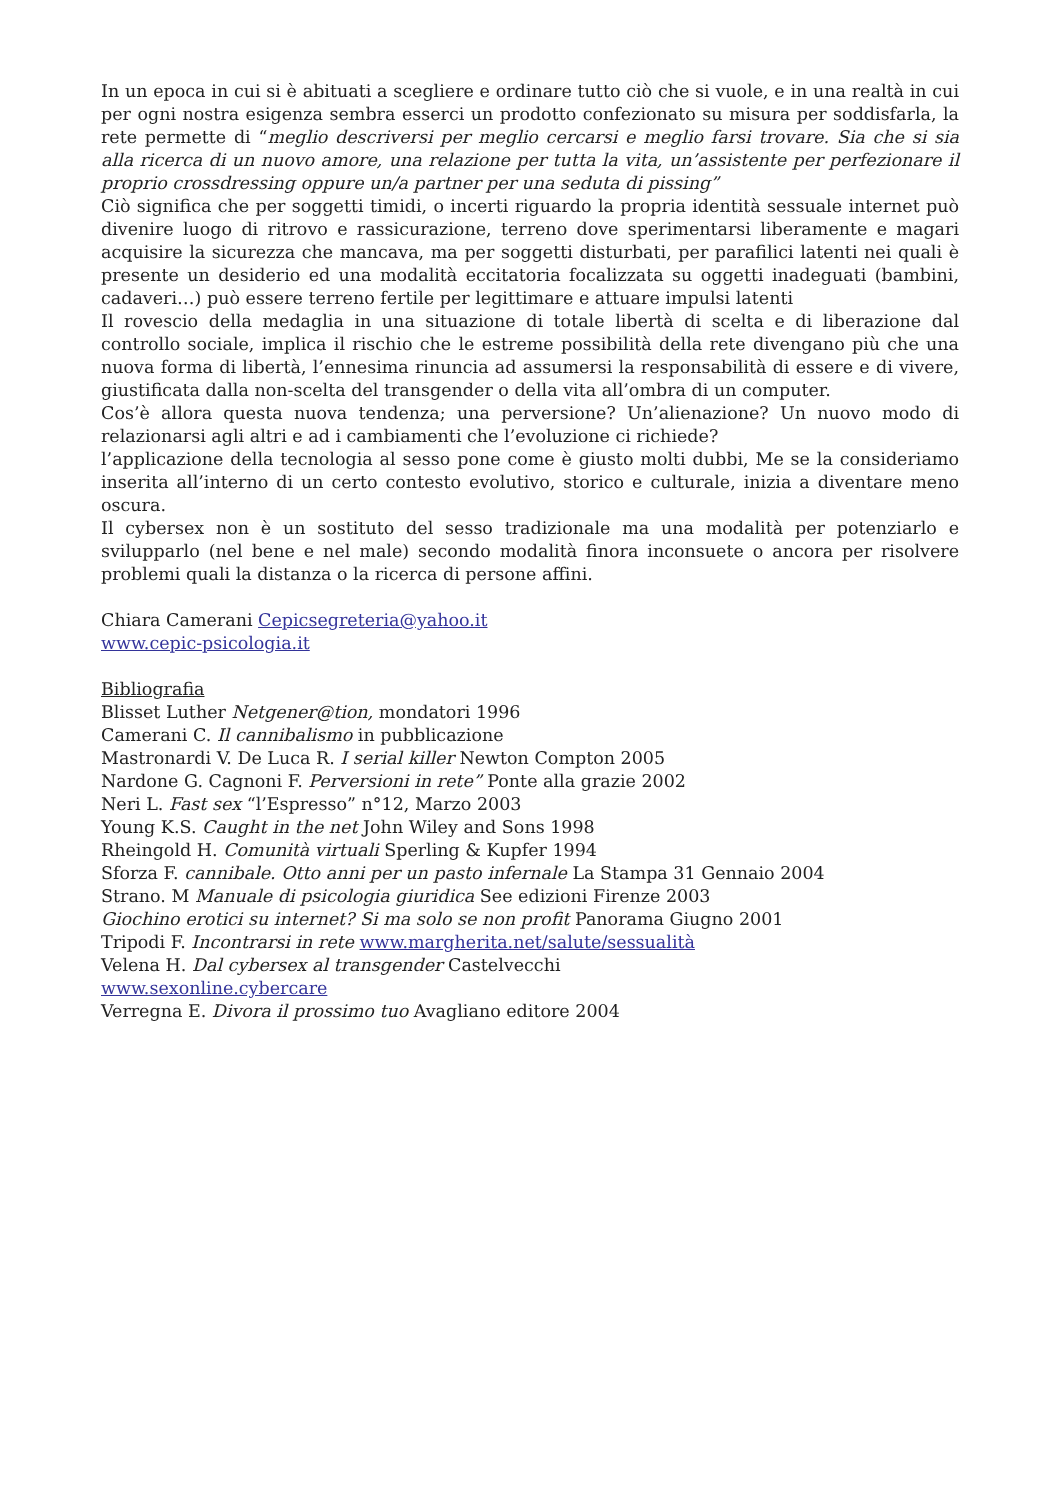In un epoca in cui si è abituati a scegliere e ordinare tutto ciò che si vuole, e in una realtà in cui per ogni nostra esigenza sembra esserci un prodotto confezionato su misura per soddisfarla, la rete permette di “meglio descriversi per meglio cercarsi e meglio farsi trovare. Sia che si sia alla ricerca di un nuovo amore, una relazione per tutta la vita, un’assistente per perfezionare il proprio crossdressing oppure un/a partner per una seduta di pissing”
Ciò significa che per soggetti timidi, o incerti riguardo la propria identità sessuale internet può divenire luogo di ritrovo e rassicurazione, terreno dove sperimentarsi liberamente e magari acquisire la sicurezza che mancava, ma per soggetti disturbati, per parafilici latenti nei quali è presente un desiderio ed una modalità eccitatoria focalizzata su oggetti inadeguati (bambini, cadaveri…) può essere terreno fertile per legittimare e attuare impulsi latenti
Il rovescio della medaglia in una situazione di totale libertà di scelta e di liberazione dal controllo sociale, implica il rischio che le estreme possibilità della rete divengano più che una nuova forma di libertà, l’ennesima rinuncia ad assumersi la responsabilità di essere e di vivere, giustificata dalla non-scelta del transgender o della vita all’ombra di un computer.
Cos’è allora questa nuova tendenza; una perversione? Un’alienazione? Un nuovo modo di relazionarsi agli altri e ad i cambiamenti che l’evoluzione ci richiede?
l’applicazione della tecnologia al sesso pone come è giusto molti dubbi, Me se la consideriamo inserita all’interno di un certo contesto evolutivo, storico e culturale, inizia a diventare meno oscura.
Il cybersex non è un sostituto del sesso tradizionale ma una modalità per potenziarlo e svilupparlo (nel bene e nel male) secondo modalità finora inconsuete o ancora per risolvere problemi quali la distanza o la ricerca di persone affini.
Chiara Camerani Cepicsegreteria@yahoo.it
www.cepic-psicologia.it
Bibliografia
Blisset Luther Netgener@tion, mondatori 1996
Camerani C. Il cannibalismo in pubblicazione
Mastronardi V. De Luca R. I serial killer Newton Compton 2005
Nardone G. Cagnoni F. Perversioni in rete” Ponte alla grazie 2002
Neri L. Fast sex “l’Espresso” n°12, Marzo 2003
Young K.S. Caught in the net John Wiley and Sons 1998
Rheingold H. Comunità virtuali Sperling & Kupfer 1994
Sforza F. cannibale. Otto anni per un pasto infernale La Stampa 31 Gennaio 2004
Strano. M Manuale di psicologia giuridica See edizioni Firenze 2003
Giochino erotici su internet? Si ma solo se non profit Panorama Giugno 2001
Tripodi F. Incontrarsi in rete www.margherita.net/salute/sessualità
Velena H. Dal cybersex al transgender Castelvecchi
www.sexonline.cybercare
Verregna E. Divora il prossimo tuo Avagliano editore 2004